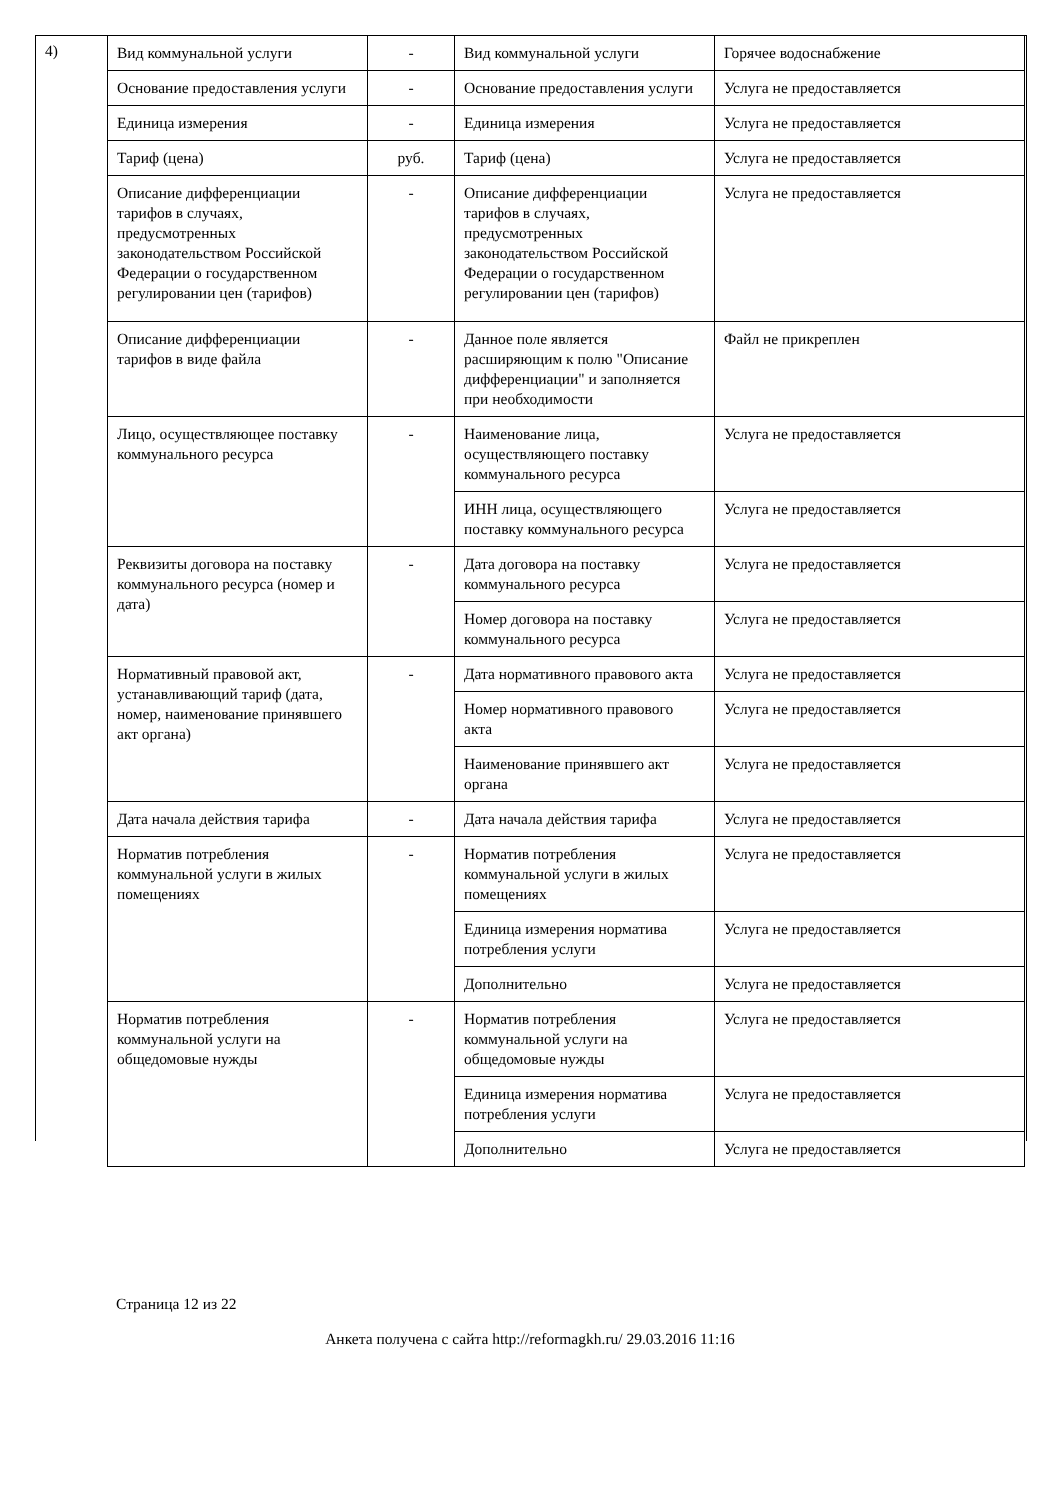4)
| Вид коммунальной услуги | - | Вид коммунальной услуги | Горячее водоснабжение |
| Основание предоставления услуги | - | Основание предоставления услуги | Услуга не предоставляется |
| Единица измерения | - | Единица измерения | Услуга не предоставляется |
| Тариф (цена) | руб. | Тариф (цена) | Услуга не предоставляется |
| Описание дифференциации тарифов в случаях, предусмотренных законодательством Российской Федерации о государственном регулировании цен (тарифов) | - | Описание дифференциации тарифов в случаях, предусмотренных законодательством Российской Федерации о государственном регулировании цен (тарифов) | Услуга не предоставляется |
| Описание дифференциации тарифов в виде файла | - | Данное поле является расширяющим к полю "Описание дифференциации" и заполняется при необходимости | Файл не прикреплен |
| Лицо, осуществляющее поставку коммунального ресурса | - | Наименование лица, осуществляющего поставку коммунального ресурса | Услуга не предоставляется |
| | | ИНН лица, осуществляющего поставку коммунального ресурса | Услуга не предоставляется |
| Реквизиты договора на поставку коммунального ресурса (номер и дата) | - | Дата договора на поставку коммунального ресурса | Услуга не предоставляется |
| | | Номер договора на поставку коммунального ресурса | Услуга не предоставляется |
| Нормативный правовой акт, устанавливающий тариф (дата, номер, наименование принявшего акт органа) | - | Дата нормативного правового акта | Услуга не предоставляется |
| | | Номер нормативного правового акта | Услуга не предоставляется |
| | | Наименование принявшего акт органа | Услуга не предоставляется |
| Дата начала действия тарифа | - | Дата начала действия тарифа | Услуга не предоставляется |
| Норматив потребления коммунальной услуги в жилых помещениях | - | Норматив потребления коммунальной услуги в жилых помещениях | Услуга не предоставляется |
| | | Единица измерения норматива потребления услуги | Услуга не предоставляется |
| | | Дополнительно | Услуга не предоставляется |
| Норматив потребления коммунальной услуги на общедомовые нужды | - | Норматив потребления коммунальной услуги на общедомовые нужды | Услуга не предоставляется |
| | | Единица измерения норматива потребления услуги | Услуга не предоставляется |
| | | Дополнительно | Услуга не предоставляется |
Страница 12 из 22
Анкета получена с сайта http://reformagkh.ru/ 29.03.2016 11:16